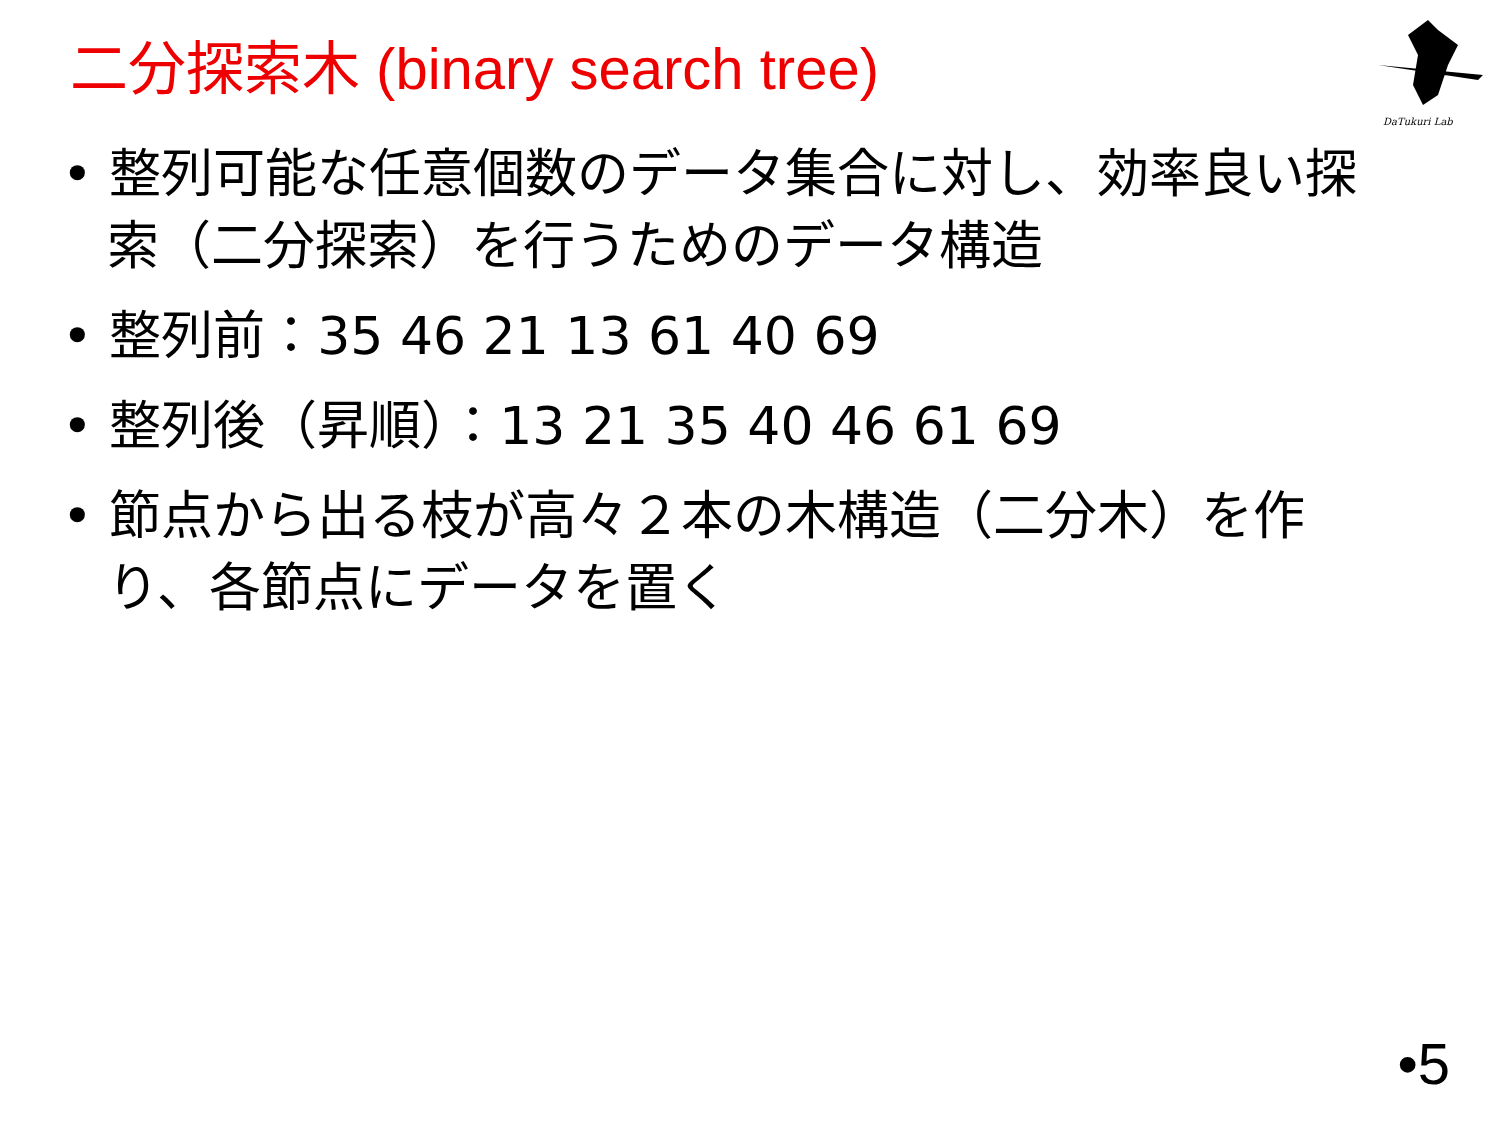二分探索木 (binary search tree)
DaTukuri Lab
• 整列可能な任意個数のデータ集合に対し、効率良い探索（二分探索）を行うためのデータ構造
• 整列前：35 46 21 13 61 40 69
• 整列後（昇順）：13 21 35 40 46 61 69
• 節点から出る枝が高々２本の木構造（二分木）を作り、各節点にデータを置く
•5